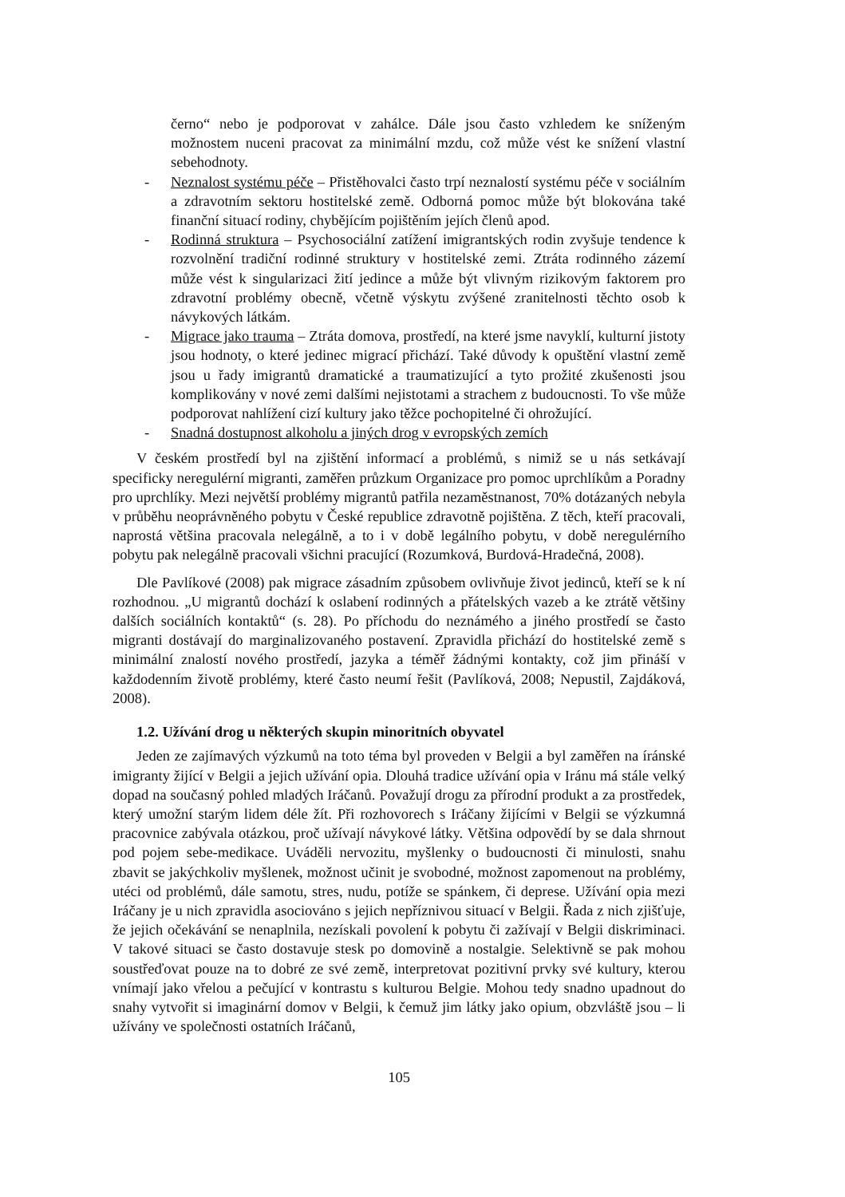černo“ nebo je podporovat v zahálce. Dále jsou často vzhledem ke sníženým možnostem nuceni pracovat za minimální mzdu, což může vést ke snížení vlastní sebehodnoty.
- Neznalost systému péče – Přistěhovalci často trpí neznalostí systému péče v sociálním a zdravotním sektoru hostitelské země. Odborná pomoc může být blokována také finanční situací rodiny, chybějícím pojištěním jejích členů apod.
- Rodinná struktura – Psychosociální zatížení imigrantských rodin zvyšuje tendence k rozvolnění tradiční rodinné struktury v hostitelské zemi. Ztráta rodinného zázemí může vést k singularizaci žití jedince a může být vlivným rizikovým faktorem pro zdravotní problémy obecně, včetně výskytu zvýšené zranitelnosti těchto osob k návykových látkám.
- Migrace jako trauma – Ztráta domova, prostředí, na které jsme navyklí, kulturní jistoty jsou hodnoty, o které jedinec migrací přichází. Také důvody k opuštění vlastní země jsou u řady imigrantů dramatické a traumatizující a tyto prožité zkušenosti jsou komplikovány v nové zemi dalšími nejistotami a strachem z budoucnosti. To vše může podporovat nahlížení cizí kultury jako těžce pochopitelné či ohrožující.
- Snadná dostupnost alkoholu a jiných drog v evropských zemích
V českém prostředí byl na zjištění informací a problémů, s nimiž se u nás setkávají specificky neregulérní migranti, zaměřen průzkum Organizace pro pomoc uprchlíkům a Poradny pro uprchlíky. Mezi největší problémy migrantů patřila nezaměstnanost, 70% dotázaných nebyla v průběhu neoprávněného pobytu v České republice zdravotně pojištěna. Z těch, kteří pracovali, naprostá většina pracovala nelegálně, a to i v době legálního pobytu, v době neregulérního pobytu pak nelegálně pracovali všichni pracující (Rozumková, Burdová-Hradečná, 2008).
Dle Pavlíkové (2008) pak migrace zásadním způsobem ovlivňuje život jedinců, kteří se k ní rozhodnou. „U migrantů dochází k oslabení rodinných a přátelských vazeb a ke ztrátě většiny dalších sociálních kontaktů“ (s. 28). Po příchodu do neznámého a jiného prostředí se často migranti dostávají do marginalizovaného postavení. Zpravidla přichází do hostitelské země s minimální znalostí nového prostředí, jazyka a téměř žádnými kontakty, což jim přináší v každodenním životě problémy, které často neumí řešit (Pavlíková, 2008; Nepustil, Zajdáková, 2008).
1.2. Užívání drog u některých skupin minoritních obyvatel
Jeden ze zajímavých výzkumů na toto téma byl proveden v Belgii a byl zaměřen na íránské imigranty žijící v Belgii a jejich užívání opia. Dlouhá tradice užívání opia v Iránu má stále velký dopad na současný pohled mladých Iráčanů. Považují drogu za přírodní produkt a za prostředek, který umožní starým lidem déle žít. Při rozhovorech s Iráčany žijícími v Belgii se výzkumná pracovnice zabývala otázkou, proč užívají návykové látky. Většina odpovědí by se dala shrnout pod pojem sebe-medikace. Uváděli nervozitu, myšlenky o budoucnosti či minulosti, snahu zbavit se jakýchkoliv myšlenek, možnost učinit je svobodné, možnost zapomenout na problémy, utéci od problémů, dále samotu, stres, nudu, potíže se spánkem, či deprese. Užívání opia mezi Iráčany je u nich zpravidla asociováno s jejich nepříznivou situací v Belgii. Řada z nich zjišťuje, že jejich očekávání se nenaplnila, nezískali povolení k pobytu či zažívají v Belgii diskriminaci. V takové situaci se často dostavuje stesk po domovině a nostalgie. Selektivně se pak mohou soustřeďovat pouze na to dobré ze své země, interpretovat pozitivní prvky své kultury, kterou vnímají jako vřelou a pečující v kontrastu s kulturou Belgie. Mohou tedy snadno upadnout do snahy vytvořit si imaginární domov v Belgii, k čemuž jim látky jako opium, obzvláště jsou – li užívány ve společnosti ostatních Iráčanů,
105